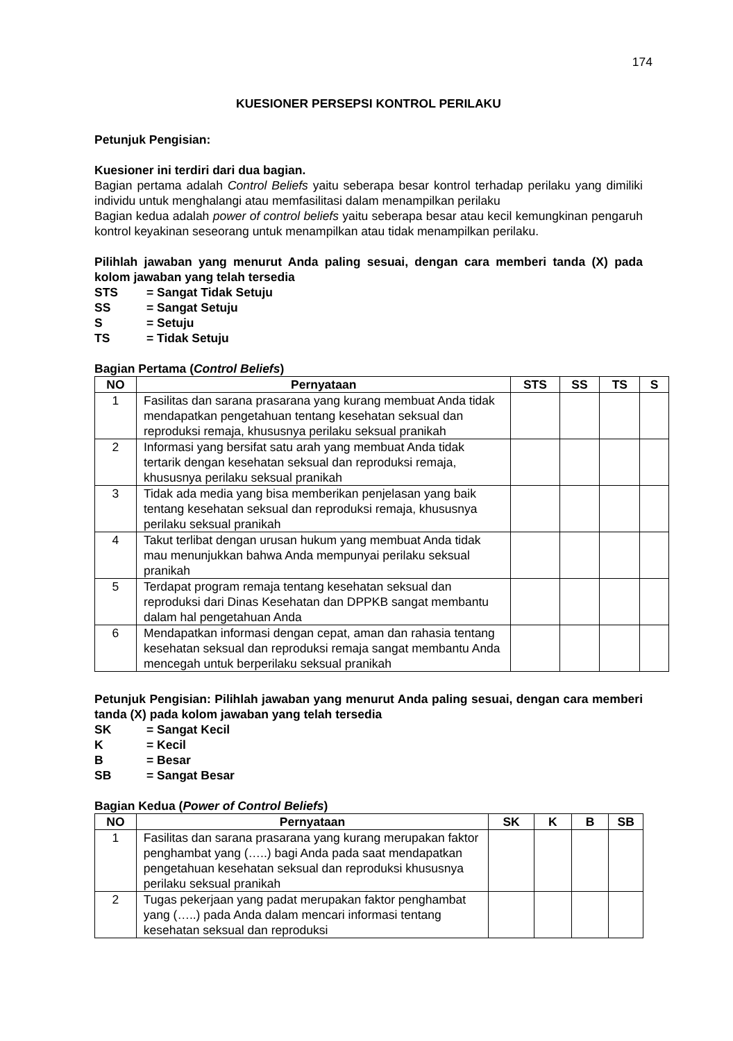174
KUESIONER PERSEPSI KONTROL PERILAKU
Petunjuk Pengisian:
Kuesioner ini terdiri dari dua bagian.
Bagian pertama adalah Control Beliefs yaitu seberapa besar kontrol terhadap perilaku yang dimiliki individu untuk menghalangi atau memfasilitasi dalam menampilkan perilaku
Bagian kedua adalah power of control beliefs yaitu seberapa besar atau kecil kemungkinan pengaruh kontrol keyakinan seseorang untuk menampilkan atau tidak menampilkan perilaku.
Pilihlah jawaban yang menurut Anda paling sesuai, dengan cara memberi tanda (X) pada kolom jawaban yang telah tersedia
| STS | = Sangat Tidak Setuju |
| SS | = Sangat Setuju |
| S | = Setuju |
| TS | = Tidak Setuju |
Bagian Pertama (Control Beliefs)
| NO | Pernyataan | STS | SS | TS | S |
| --- | --- | --- | --- | --- | --- |
| 1 | Fasilitas dan sarana prasarana yang kurang membuat Anda tidak mendapatkan pengetahuan tentang kesehatan seksual dan reproduksi remaja, khususnya perilaku seksual pranikah | | | | |
| 2 | Informasi yang bersifat satu arah yang membuat Anda tidak tertarik dengan kesehatan seksual dan reproduksi remaja, khususnya perilaku seksual pranikah | | | | |
| 3 | Tidak ada media yang bisa memberikan penjelasan yang baik tentang kesehatan seksual dan reproduksi remaja, khususnya perilaku seksual pranikah | | | | |
| 4 | Takut terlibat dengan urusan hukum yang membuat Anda tidak mau menunjukkan bahwa Anda mempunyai perilaku seksual pranikah | | | | |
| 5 | Terdapat program remaja tentang kesehatan seksual dan reproduksi dari Dinas Kesehatan dan DPPKB sangat membantu dalam hal pengetahuan Anda | | | | |
| 6 | Mendapatkan informasi dengan cepat, aman dan rahasia tentang kesehatan seksual dan reproduksi remaja sangat membantu Anda mencegah untuk berperilaku seksual pranikah | | | | |
Petunjuk Pengisian: Pilihlah jawaban yang menurut Anda paling sesuai, dengan cara memberi tanda (X) pada kolom jawaban yang telah tersedia
| SK | = Sangat Kecil |
| K | = Kecil |
| B | = Besar |
| SB | = Sangat Besar |
Bagian Kedua (Power of Control Beliefs)
| NO | Pernyataan | SK | K | B | SB |
| --- | --- | --- | --- | --- | --- |
| 1 | Fasilitas dan sarana prasarana yang kurang merupakan faktor penghambat yang (…..) bagi Anda pada saat mendapatkan pengetahuan kesehatan seksual dan reproduksi khususnya perilaku seksual pranikah | | | | |
| 2 | Tugas pekerjaan yang padat merupakan faktor penghambat yang (…..) pada Anda dalam mencari informasi tentang kesehatan seksual dan reproduksi | | | | |